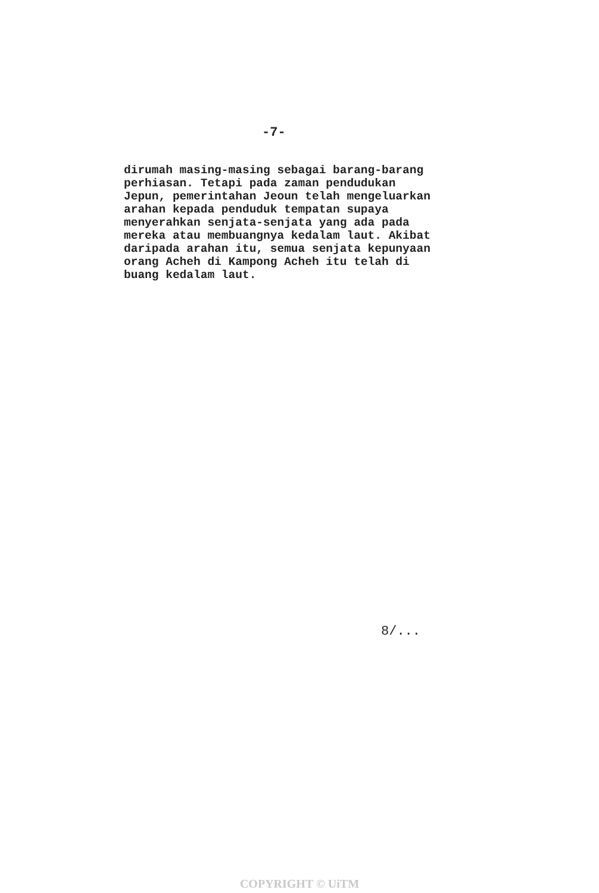-7-
dirumah masing-masing sebagai barang-barang perhiasan. Tetapi pada zaman pendudukan Jepun, pemerintahan Jeoun telah mengeluarkan arahan kepada penduduk tempatan supaya menyerahkan senjata-senjata yang ada pada mereka atau membuangnya kedalam laut. Akibat daripada arahan itu, semua senjata kepunyaan orang Acheh di Kampong Acheh itu telah di buang kedalam laut.
8/...
COPYRIGHT © UiTM